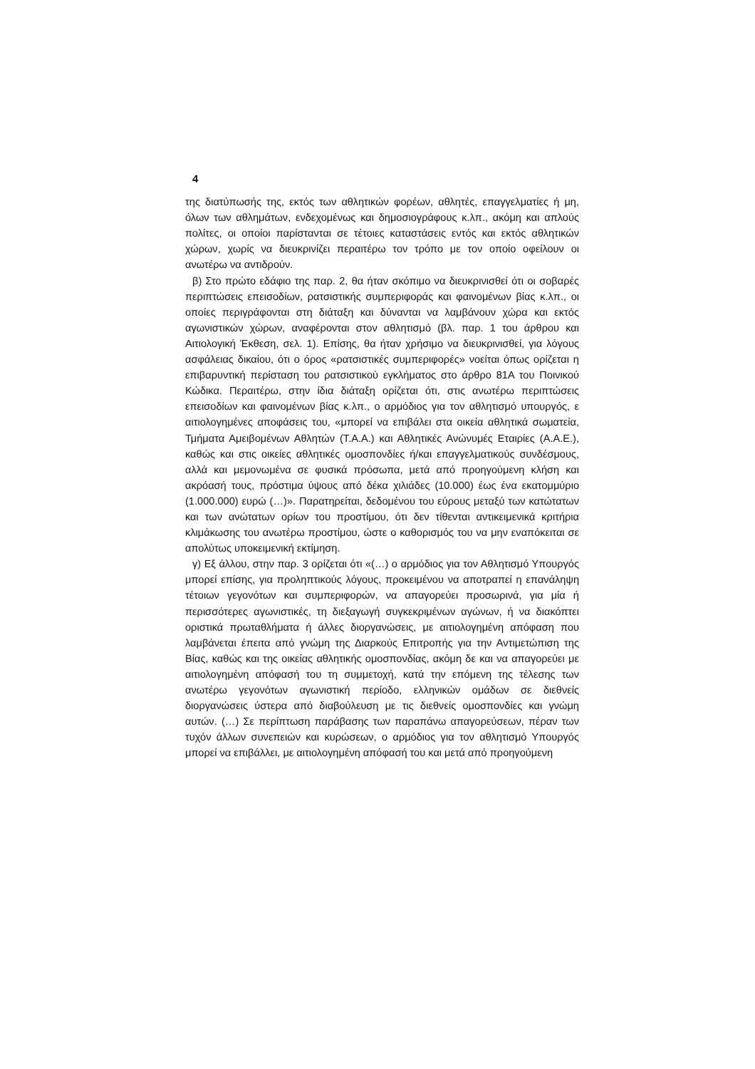4
της διατύπωσής της, εκτός των αθλητικών φορέων, αθλητές, επαγγελματίες ή μη, όλων των αθλημάτων, ενδεχομένως και δημοσιογράφους κ.λπ., ακόμη και απλούς πολίτες, οι οποίοι παρίστανται σε τέτοιες καταστάσεις εντός και εκτός αθλητικών χώρων, χωρίς να διευκρινίζει περαιτέρω τον τρόπο με τον οποίο οφείλουν οι ανωτέρω να αντιδρούν.
β) Στο πρώτο εδάφιο της παρ. 2, θα ήταν σκόπιμο να διευκρινισθεί ότι οι σοβαρές περιπτώσεις επεισοδίων, ρατσιστικής συμπεριφοράς και φαινομένων βίας κ.λπ., οι οποίες περιγράφονται στη διάταξη και δύνανται να λαμβάνουν χώρα και εκτός αγωνιστικών χώρων, αναφέρονται στον αθλητισμό (βλ. παρ. 1 του άρθρου και Αιτιολογική Έκθεση, σελ. 1). Επίσης, θα ήταν χρήσιμο να διευκρινισθεί, για λόγους ασφάλειας δικαίου, ότι ο όρος «ρατσιστικές συμπεριφορές» νοείται όπως ορίζεται η επιβαρυντική περίσταση του ρατσιστικού εγκλήματος στο άρθρο 81Α του Ποινικού Κώδικα. Περαιτέρω, στην ίδια διάταξη ορίζεται ότι, στις ανωτέρω περιπτώσεις επεισοδίων και φαινομένων βίας κ.λπ., ο αρμόδιος για τον αθλητισμό υπουργός, ε αιτιολογημένες αποφάσεις του, «μπορεί να επιβάλει στα οικεία αθλητικά σωματεία, Τμήματα Αμειβομένων Αθλητών (Τ.Α.Α.) και Αθλητικές Ανώνυμές Εταιρίες (Α.Α.Ε.), καθώς και στις οικείες αθλητικές ομοσπονδίες ή/και επαγγελματικούς συνδέσμους, αλλά και μεμονωμένα σε φυσικά πρόσωπα, μετά από προηγούμενη κλήση και ακρόασή τους, πρόστιμα ύψους από δέκα χιλιάδες (10.000) έως ένα εκατομμύριο (1.000.000) ευρώ (…)». Παρατηρείται, δεδομένου του εύρους μεταξύ των κατώτατων και των ανώτατων ορίων του προστίμου, ότι δεν τίθενται αντικειμενικά κριτήρια κλιμάκωσης του ανωτέρω προστίμου, ώστε ο καθορισμός του να μην εναπόκειται σε απολύτως υποκειμενική εκτίμηση.
γ) Εξ άλλου, στην παρ. 3 ορίζεται ότι «(…) ο αρμόδιος για τον Αθλητισμό Υπουργός μπορεί επίσης, για προληπτικούς λόγους, προκειμένου να αποτραπεί η επανάληψη τέτοιων γεγονότων και συμπεριφορών, να απαγορεύει προσωρινά, για μία ή περισσότερες αγωνιστικές, τη διεξαγωγή συγκεκριμένων αγώνων, ή να διακόπτει οριστικά πρωταθλήματα ή άλλες διοργανώσεις, με αιτιολογημένη απόφαση που λαμβάνεται έπειτα από γνώμη της Διαρκούς Επιτροπής για την Αντιμετώπιση της Βίας, καθώς και της οικείας αθλητικής ομοσπονδίας, ακόμη δε και να απαγορεύει με αιτιολογημένη απόφασή του τη συμμετοχή, κατά την επόμενη της τέλεσης των ανωτέρω γεγονότων αγωνιστική περίοδο, ελληνικών ομάδων σε διεθνείς διοργανώσεις ύστερα από διαβούλευση με τις διεθνείς ομοσπονδίες και γνώμη αυτών. (…) Σε περίπτωση παράβασης των παραπάνω απαγορεύσεων, πέραν των τυχόν άλλων συνεπειών και κυρώσεων, ο αρμόδιος για τον αθλητισμό Υπουργός μπορεί να επιβάλλει, με αιτιολογημένη απόφασή του και μετά από προηγούμενη